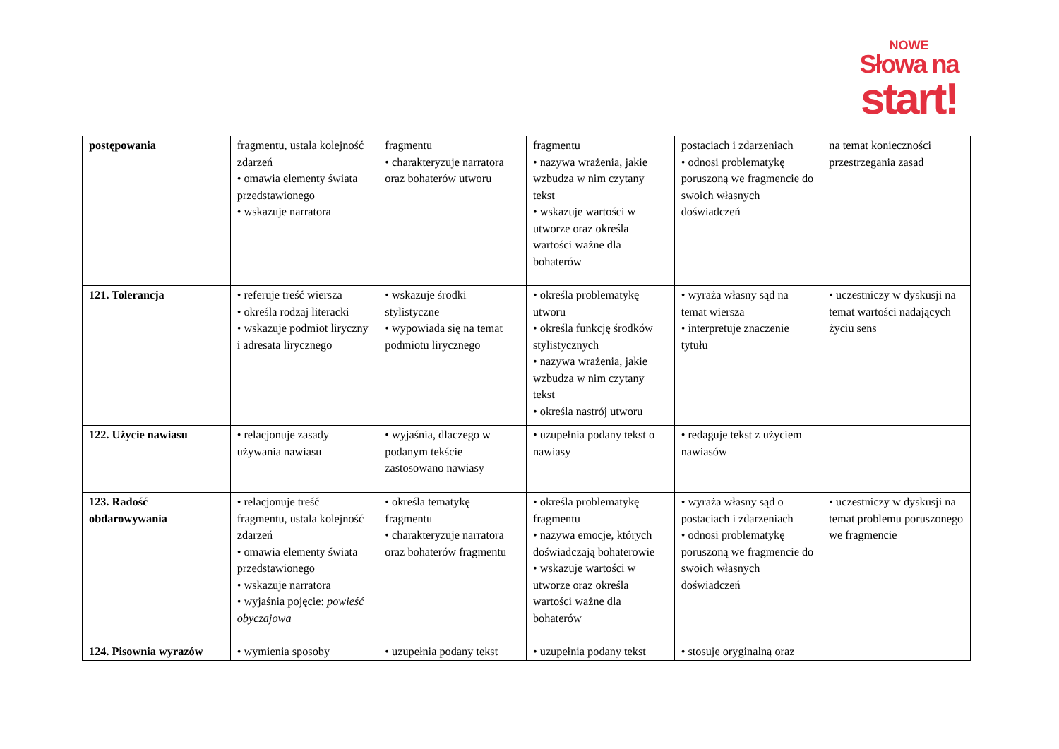NOWE
Słowa na
start!
| postępowania | fragmentu, ustala kolejność zdarzeń • omawia elementy świata przedstawionego • wskazuje narratora | fragmentu • charakteryzuje narratora oraz bohaterów utworu | fragmentu • nazywa wrażenia, jakie wzbudza w nim czytany tekst • wskazuje wartości w utworze oraz określa wartości ważne dla bohaterów | postaciach i zdarzeniach • odnosi problematykę poruszoną we fragmencie do swoich własnych doświadczeń | na temat konieczności przestrzegania zasad |
| 121. Tolerancja | • referuje treść wiersza • określa rodzaj literacki • wskazuje podmiot liryczny i adresata lirycznego | • wskazuje środki stylistyczne • wypowiada się na temat podmiotu lirycznego | • określa problematykę utworu • określa funkcję środków stylistycznych • nazywa wrażenia, jakie wzbudza w nim czytany tekst • określa nastrój utworu | • wyraża własny sąd na temat wiersza • interpretuje znaczenie tytułu | • uczestniczy w dyskusji na temat wartości nadających życiu sens |
| 122. Użycie nawiasu | • relacjonuje zasady używania nawiasu | • wyjaśnia, dlaczego w podanym tekście zastosowano nawiasy | • uzupełnia podany tekst o nawiasy | • redaguje tekst z użyciem nawiasów | |
| 123. Radość obdarowywania | • relacjonuje treść fragmentu, ustala kolejność zdarzeń • omawia elementy świata przedstawionego • wskazuje narratora • wyjaśnia pojęcie: powieść obyczajowa | • określa tematykę fragmentu • charakteryzuje narratora oraz bohaterów fragmentu | • określa problematykę fragmentu • nazywa emocje, których doświadczają bohaterowie • wskazuje wartości w utworze oraz określa wartości ważne dla bohaterów | • wyraża własny sąd o postaciach i zdarzeniach • odnosi problematykę poruszoną we fragmencie do swoich własnych doświadczeń | • uczestniczy w dyskusji na temat problemu poruszonego we fragmencie |
| 124. Pisownia wyrazów | • wymienia sposoby | • uzupełnia podany tekst | • uzupełnia podany tekst | • stosuje oryginalną oraz | |